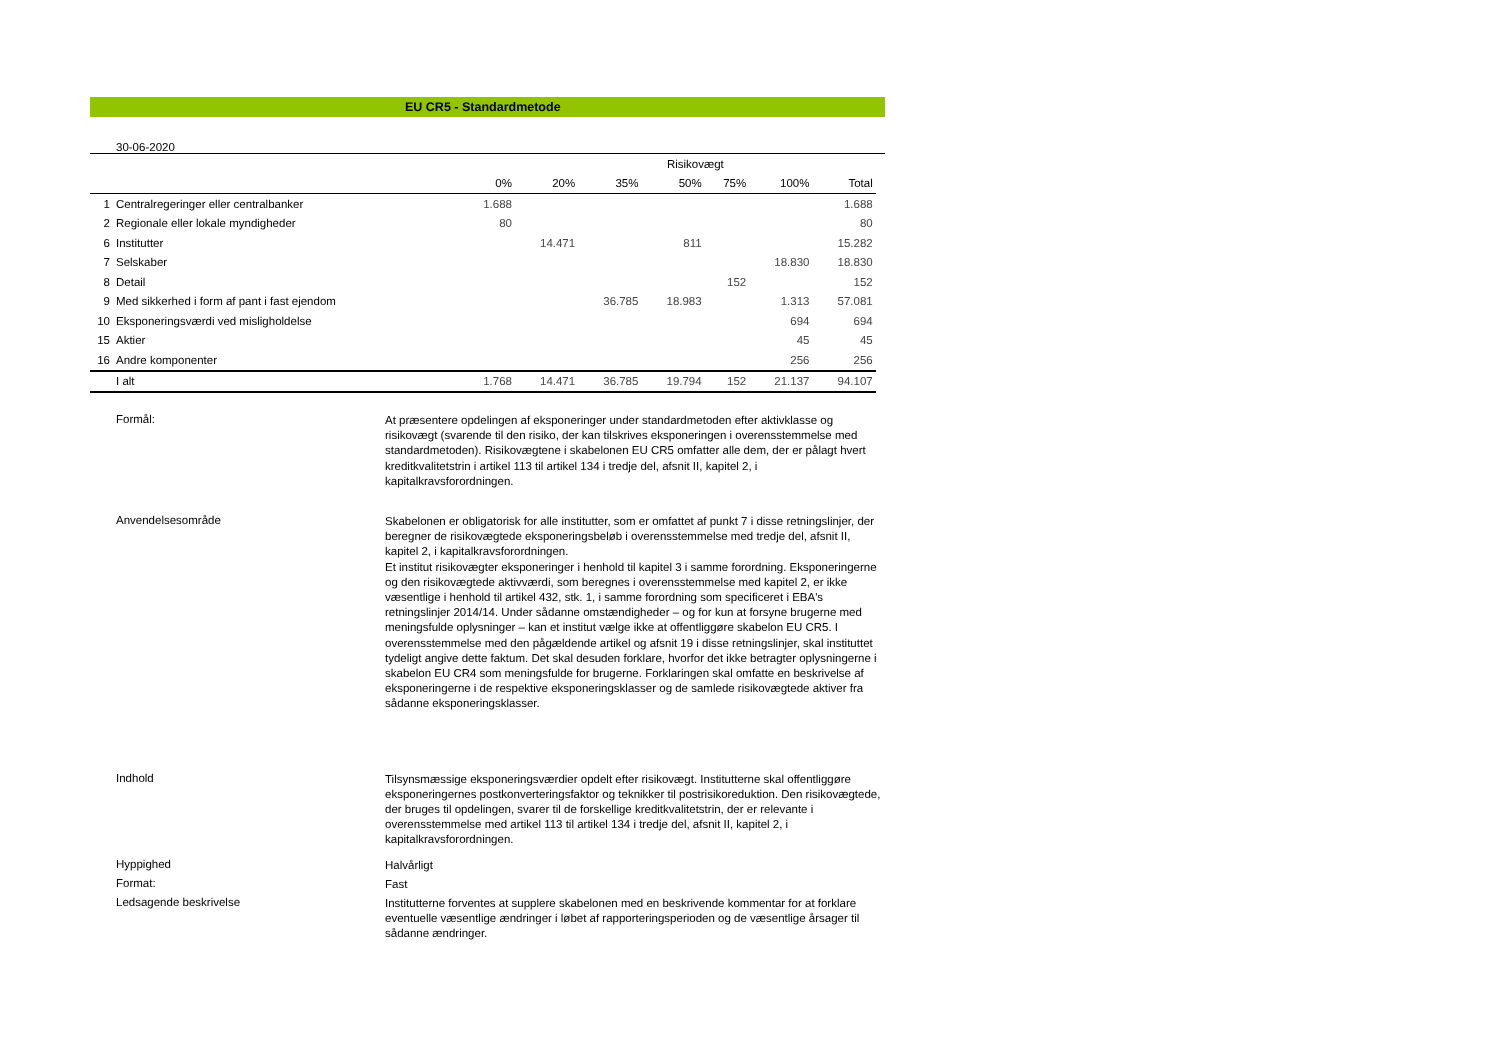EU CR5 - Standardmetode
30-06-2020
| | | | | | Risikovægt | | | | |
| --- | --- | --- | --- | --- | --- | --- | --- | --- | --- |
| | | 0% | 20% | 35% | 50% | 75% | 100% | Total | |
| 1 | Centralregeringer eller centralbanker | 1.688 | | | | | | 1.688 | |
| 2 | Regionale eller lokale myndigheder | 80 | | | | | | 80 | |
| 6 | Institutter | | 14.471 | | 811 | | | 15.282 | |
| 7 | Selskaber | | | | | | 18.830 | 18.830 | |
| 8 | Detail | | | | | 152 | | 152 | |
| 9 | Med sikkerhed i form af pant i fast ejendom | | | 36.785 | 18.983 | | 1.313 | 57.081 | |
| 10 | Eksponeringsværdi ved misligholdelse | | | | | | 694 | 694 | |
| 15 | Aktier | | | | | | 45 | 45 | |
| 16 | Andre komponenter | | | | | | 256 | 256 | |
| | I alt | 1.768 | 14.471 | 36.785 | 19.794 | 152 | 21.137 | 94.107 | |
Formål:
At præsentere opdelingen af eksponeringer under standardmetoden efter aktivklasse og risikovægt (svarende til den risiko, der kan tilskrives eksponeringen i overensstemmelse med standardmetoden). Risikovægtene i skabelonen EU CR5 omfatter alle dem, der er pålagt hvert kreditkvalitetstrin i artikel 113 til artikel 134 i tredje del, afsnit II, kapitel 2, i kapitalkravsforordningen.
Anvendelsesområde
Skabelonen er obligatorisk for alle institutter, som er omfattet af punkt 7 i disse retningslinjer, der beregner de risikovægtede eksponeringsbeløb i overensstemmelse med tredje del, afsnit II, kapitel 2, i kapitalkravsforordningen.
Et institut risikovægter eksponeringer i henhold til kapitel 3 i samme forordning. Eksponeringerne og den risikovægtede aktivværdi, som beregnes i overensstemmelse med kapitel 2, er ikke væsentlige i henhold til artikel 432, stk. 1, i samme forordning som specificeret i EBA's retningslinjer 2014/14. Under sådanne omstændigheder – og for kun at forsyne brugerne med meningsfulde oplysninger – kan et institut vælge ikke at offentliggøre skabelon EU CR5. I overensstemmelse med den pågældende artikel og afsnit 19 i disse retningslinjer, skal instituttet tydeligt angive dette faktum. Det skal desuden forklare, hvorfor det ikke betragter oplysningerne i skabelon EU CR4 som meningsfulde for brugerne. Forklaringen skal omfatte en beskrivelse af eksponeringerne i de respektive eksponeringsklasser og de samlede risikovægtede aktiver fra sådanne eksponeringsklasser.
Indhold
Tilsynsmæssige eksponeringsværdier opdelt efter risikovægt. Institutterne skal offentliggøre eksponeringernes postkonverteringsfaktor og teknikker til postrisikoreduktion. Den risikovægtede, der bruges til opdelingen, svarer til de forskellige kreditkvalitetstrin, der er relevante i overensstemmelse med artikel 113 til artikel 134 i tredje del, afsnit II, kapitel 2, i kapitalkravsforordningen.
Hyppighed
Halvårligt
Format:
Fast
Ledsagende beskrivelse
Institutterne forventes at supplere skabelonen med en beskrivende kommentar for at forklare eventuelle væsentlige ændringer i løbet af rapporteringsperioden og de væsentlige årsager til sådanne ændringer.